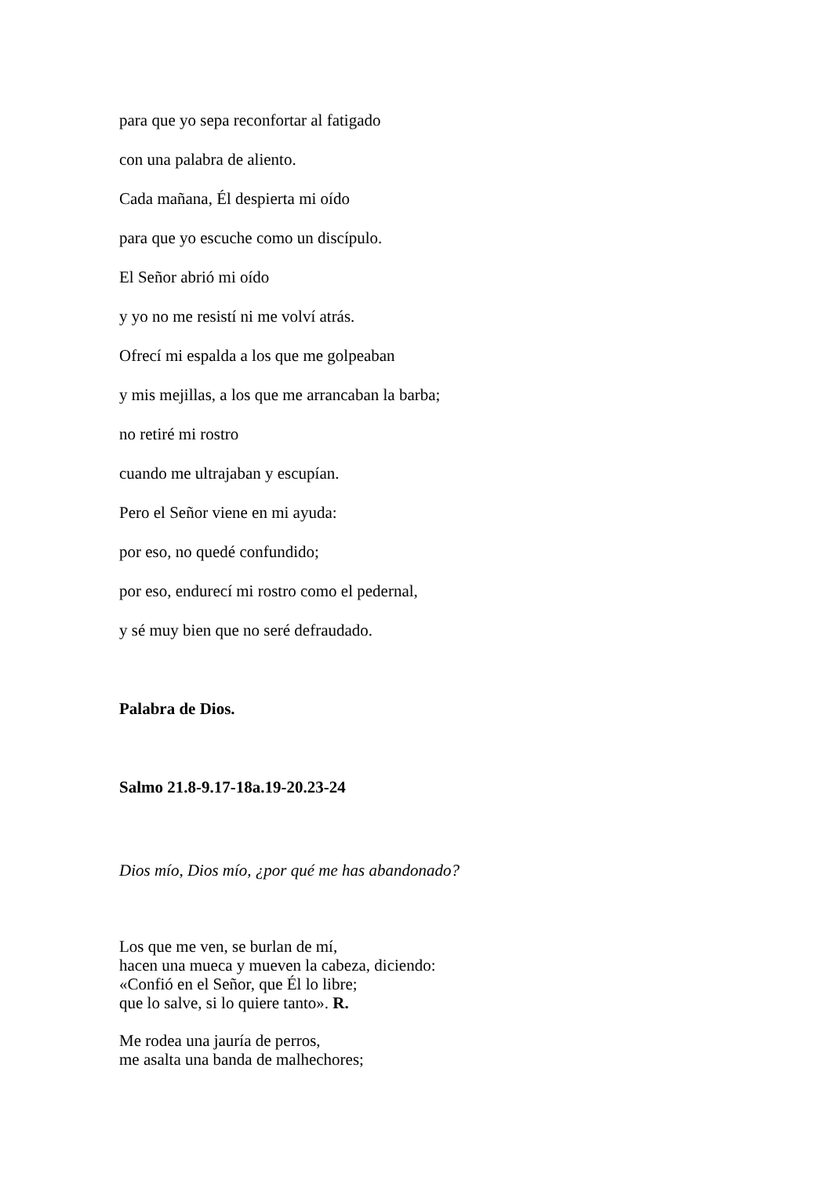para que yo sepa reconfortar al fatigado
con una palabra de aliento.
Cada mañana, Él despierta mi oído
para que yo escuche como un discípulo.
El Señor abrió mi oído
y yo no me resistí ni me volví atrás.
Ofrecí mi espalda a los que me golpeaban
y mis mejillas, a los que me arrancaban la barba;
no retiré mi rostro
cuando me ultrajaban y escupían.
Pero el Señor viene en mi ayuda:
por eso, no quedé confundido;
por eso, endurecí mi rostro como el pedernal,
y sé muy bien que no seré defraudado.
Palabra de Dios.
Salmo 21.8-9.17-18a.19-20.23-24
Dios mío, Dios mío, ¿por qué me has abandonado?
Los que me ven, se burlan de mí,
hacen una mueca y mueven la cabeza, diciendo:
«Confió en el Señor, que Él lo libre;
que lo salve, si lo quiere tanto». R.
Me rodea una jauría de perros,
me asalta una banda de malhechores;